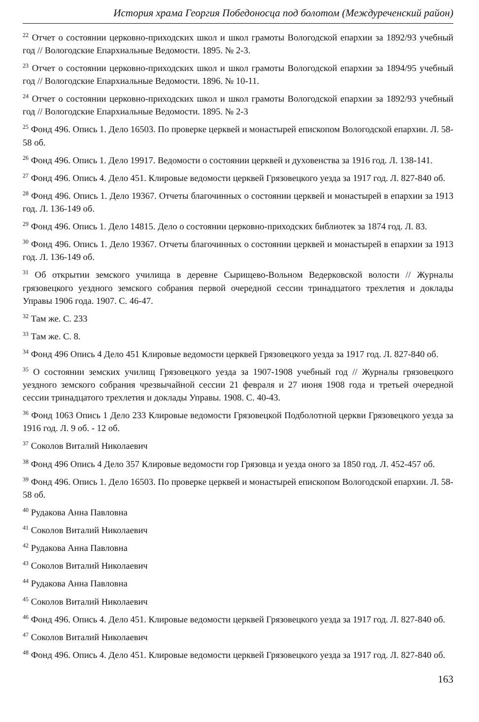История храма Георгия Победоносца под болотом (Междуреченский район)
<sup>22</sup> Отчет о состоянии церковно-приходских школ и школ грамоты Вологодской епархии за 1892/93 учебный год // Вологодские Епархиальные Ведомости. 1895. № 2-3.
<sup>23</sup> Отчет о состоянии церковно-приходских школ и школ грамоты Вологодской епархии за 1894/95 учебный год // Вологодские Епархиальные Ведомости. 1896. № 10-11.
<sup>24</sup> Отчет о состоянии церковно-приходских школ и школ грамоты Вологодской епархии за 1892/93 учебный год // Вологодские Епархиальные Ведомости. 1895. № 2-3
<sup>25</sup> Фонд 496. Опись 1. Дело 16503. По проверке церквей и монастырей епископом Вологодской епархии. Л. 58-58 об.
<sup>26</sup> Фонд 496. Опись 1. Дело 19917. Ведомости о состоянии церквей и духовенства за 1916 год. Л. 138-141.
<sup>27</sup> Фонд 496. Опись 4. Дело 451. Клировые ведомости церквей Грязовецкого уезда за 1917 год. Л. 827-840 об.
<sup>28</sup> Фонд 496. Опись 1. Дело 19367. Отчеты благочинных о состоянии церквей и монастырей в епархии за 1913 год. Л. 136-149 об.
<sup>29</sup> Фонд 496. Опись 1. Дело 14815. Дело о состоянии церковно-приходских библиотек за 1874 год. Л. 83.
<sup>30</sup> Фонд 496. Опись 1. Дело 19367. Отчеты благочинных о состоянии церквей и монастырей в епархии за 1913 год. Л. 136-149 об.
<sup>31</sup> Об открытии земского училища в деревне Сырищево-Вольном Ведерковской волости // Журналы грязовецкого уездного земского собрания первой очередной сессии тринадцатого трехлетия и доклады Управы 1906 года. 1907. С. 46-47.
<sup>32</sup> Там же. С. 233
<sup>33</sup> Там же. С. 8.
<sup>34</sup> Фонд 496 Опись 4 Дело 451 Клировые ведомости церквей Грязовецкого уезда за 1917 год. Л. 827-840 об.
<sup>35</sup> О состоянии земских училищ Грязовецкого уезда за 1907-1908 учебный год // Журналы грязовецкого уездного земского собрания чрезвычайной сессии 21 февраля и 27 июня 1908 года и третьей очередной сессии тринадцатого трехлетия и доклады Управы. 1908. С. 40-43.
<sup>36</sup> Фонд 1063 Опись 1 Дело 233 Клировые ведомости Грязовецкой Подболотной церкви Грязовецкого уезда за 1916 год. Л. 9 об. - 12 об.
<sup>37</sup> Соколов Виталий Николаевич
<sup>38</sup> Фонд 496 Опись 4 Дело 357 Клировые ведомости гор Грязовца и уезда оного за 1850 год. Л. 452-457 об.
<sup>39</sup> Фонд 496. Опись 1. Дело 16503. По проверке церквей и монастырей епископом Вологодской епархии. Л. 58-58 об.
<sup>40</sup> Рудакова Анна Павловна
<sup>41</sup> Соколов Виталий Николаевич
<sup>42</sup> Рудакова Анна Павловна
<sup>43</sup> Соколов Виталий Николаевич
<sup>44</sup> Рудакова Анна Павловна
<sup>45</sup> Соколов Виталий Николаевич
<sup>46</sup> Фонд 496. Опись 4. Дело 451. Клировые ведомости церквей Грязовецкого уезда за 1917 год. Л. 827-840 об.
<sup>47</sup> Соколов Виталий Николаевич
<sup>48</sup> Фонд 496. Опись 4. Дело 451. Клировые ведомости церквей Грязовецкого уезда за 1917 год. Л. 827-840 об.
163